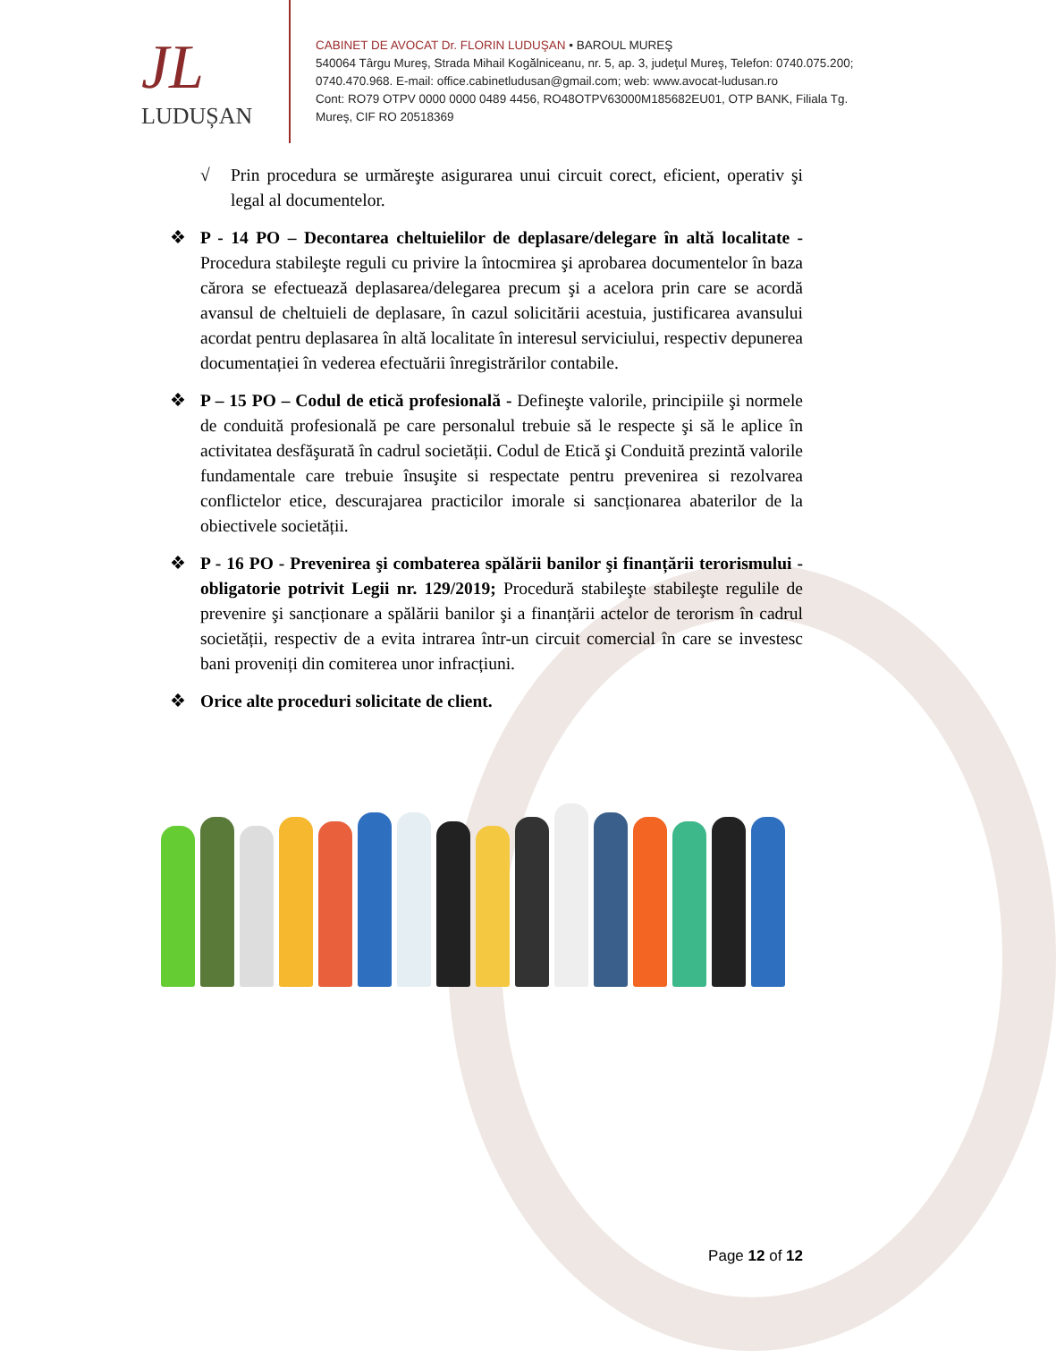JL
LUDUȘAN
CABINET DE AVOCAT Dr. FLORIN LUDUŞAN • BAROUL MUREŞ
540064 Târgu Mureş, Strada Mihail Kogălniceanu, nr. 5, ap. 3, judeţul Mureş, Telefon: 0740.075.200; 0740.470.968. E-mail: office.cabinetludusan@gmail.com; web: www.avocat-ludusan.ro
Cont: RO79 OTPV 0000 0000 0489 4456, RO48OTPV63000M185682EU01, OTP BANK, Filiala Tg. Mureş, CIF RO 20518369
√ Prin procedura se urmăreşte asigurarea unui circuit corect, eficient, operativ şi legal al documentelor.
❖ P - 14 PO – Decontarea cheltuielilor de deplasare/delegare în altă localitate - Procedura stabileşte reguli cu privire la întocmirea şi aprobarea documentelor în baza cărora se efectuează deplasarea/delegarea precum şi a acelora prin care se acordă avansul de cheltuieli de deplasare, în cazul solicitării acestuia, justificarea avansului acordat pentru deplasarea în altă localitate în interesul serviciului, respectiv depunerea documentației în vederea efectuării înregistrărilor contabile.
❖ P – 15 PO – Codul de etică profesională - Defineşte valorile, principiile şi normele de conduită profesională pe care personalul trebuie să le respecte şi să le aplice în activitatea desfăşurată în cadrul societății. Codul de Etică şi Conduită prezintă valorile fundamentale care trebuie însuşite si respectate pentru prevenirea si rezolvarea conflictelor etice, descurajarea practicilor imorale si sancționarea abaterilor de la obiectivele societății.
❖ P - 16 PO - Prevenirea şi combaterea spălării banilor şi finanțării terorismului - obligatorie potrivit Legii nr. 129/2019; Procedură stabileşte stabileşte regulile de prevenire şi sancționare a spălării banilor şi a finanțării actelor de terorism în cadrul societății, respectiv de a evita intrarea într-un circuit comercial în care se investesc bani proveniți din comiterea unor infracțiuni.
❖ Orice alte proceduri solicitate de client.
Page 12 of 12